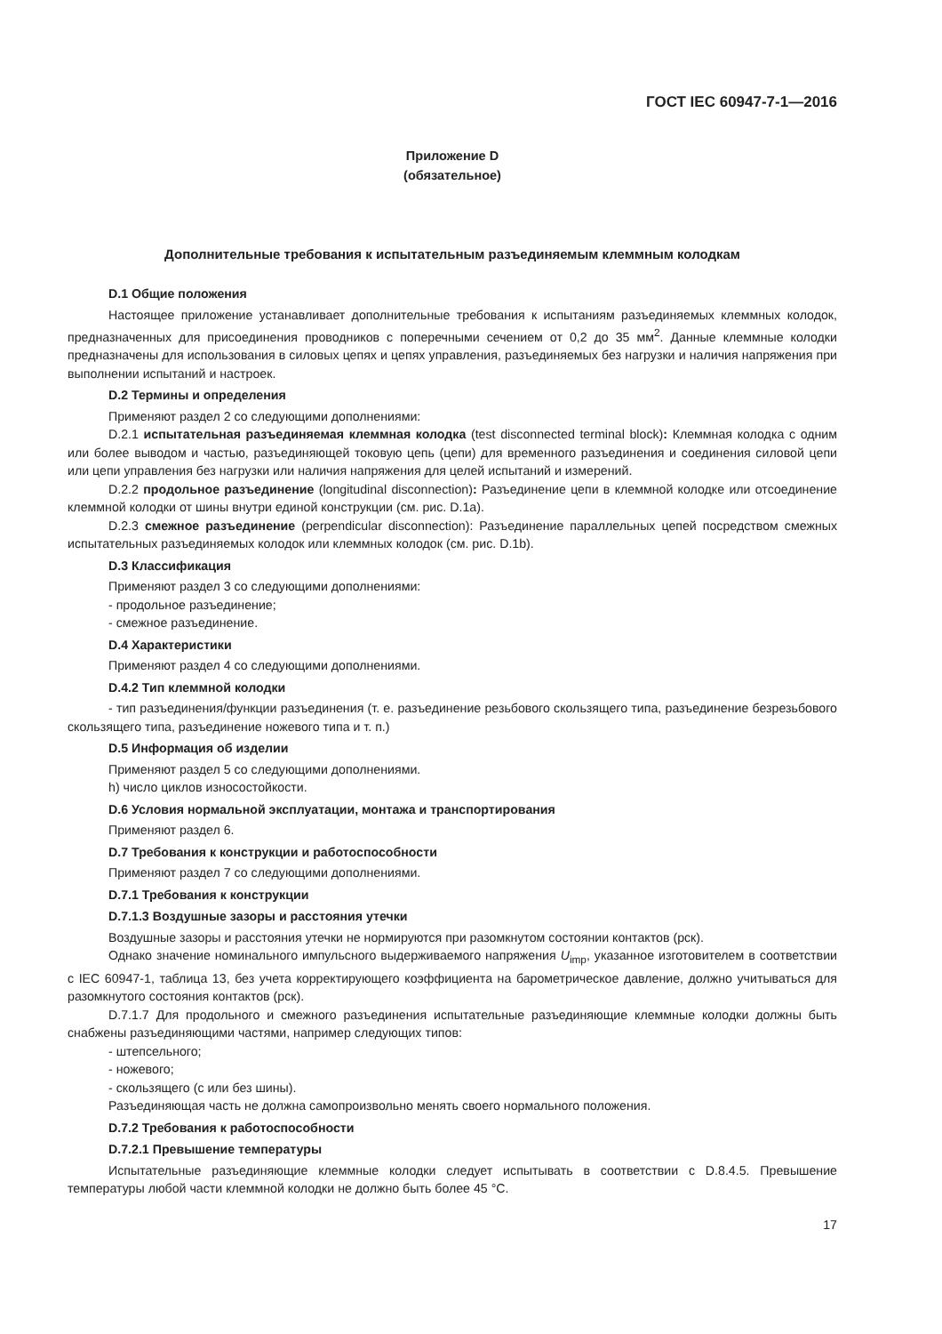ГОСТ IEC 60947-7-1—2016
Приложение D
(обязательное)
Дополнительные требования к испытательным разъединяемым клеммным колодкам
D.1 Общие положения
Настоящее приложение устанавливает дополнительные требования к испытаниям разъединяемых клеммных колодок, предназначенных для присоединения проводников с поперечными сечением от 0,2 до 35 мм<sup>2</sup>. Данные клеммные колодки предназначены для использования в силовых цепях и цепях управления, разъединяемых без нагрузки и наличия напряжения при выполнении испытаний и настроек.
D.2 Термины и определения
Применяют раздел 2 со следующими дополнениями:
D.2.1 испытательная разъединяемая клеммная колодка (test disconnected terminal block): Клеммная колодка с одним или более выводом и частью, разъединяющей токовую цепь (цепи) для временного разъединения и соединения силовой цепи или цепи управления без нагрузки или наличия напряжения для целей испытаний и измерений.
D.2.2 продольное разъединение (longitudinal disconnection): Разъединение цепи в клеммной колодке или отсоединение клеммной колодки от шины внутри единой конструкции (см. рис. D.1a).
D.2.3 смежное разъединение (perpendicular disconnection): Разъединение параллельных цепей посредством смежных испытательных разъединяемых колодок или клеммных колодок (см. рис. D.1b).
D.3 Классификация
Применяют раздел 3 со следующими дополнениями:
- продольное разъединение;
- смежное разъединение.
D.4 Характеристики
Применяют раздел 4 со следующими дополнениями.
D.4.2 Тип клеммной колодки
- тип разъединения/функции разъединения (т. е. разъединение резьбового скользящего типа, разъединение безрезьбового скользящего типа, разъединение ножевого типа и т. п.)
D.5 Информация об изделии
Применяют раздел 5 со следующими дополнениями.
h) число циклов износостойкости.
D.6 Условия нормальной эксплуатации, монтажа и транспортирования
Применяют раздел 6.
D.7 Требования к конструкции и работоспособности
Применяют раздел 7 со следующими дополнениями.
D.7.1 Требования к конструкции
D.7.1.3 Воздушные зазоры и расстояния утечки
Воздушные зазоры и расстояния утечки не нормируются при разомкнутом состоянии контактов (рск).
Однако значение номинального импульсного выдерживаемого напряжения U<sub>imp</sub>, указанное изготовителем в соответствии с IEC 60947-1, таблица 13, без учета корректирующего коэффициента на барометрическое давление, должно учитываться для разомкнутого состояния контактов (рск).
D.7.1.7 Для продольного и смежного разъединения испытательные разъединяющие клеммные колодки должны быть снабжены разъединяющими частями, например следующих типов:
- штепсельного;
- ножевого;
- скользящего (с или без шины).
Разъединяющая часть не должна самопроизвольно менять своего нормального положения.
D.7.2 Требования к работоспособности
D.7.2.1 Превышение температуры
Испытательные разъединяющие клеммные колодки следует испытывать в соответствии с D.8.4.5. Превышение температуры любой части клеммной колодки не должно быть более 45 °С.
17